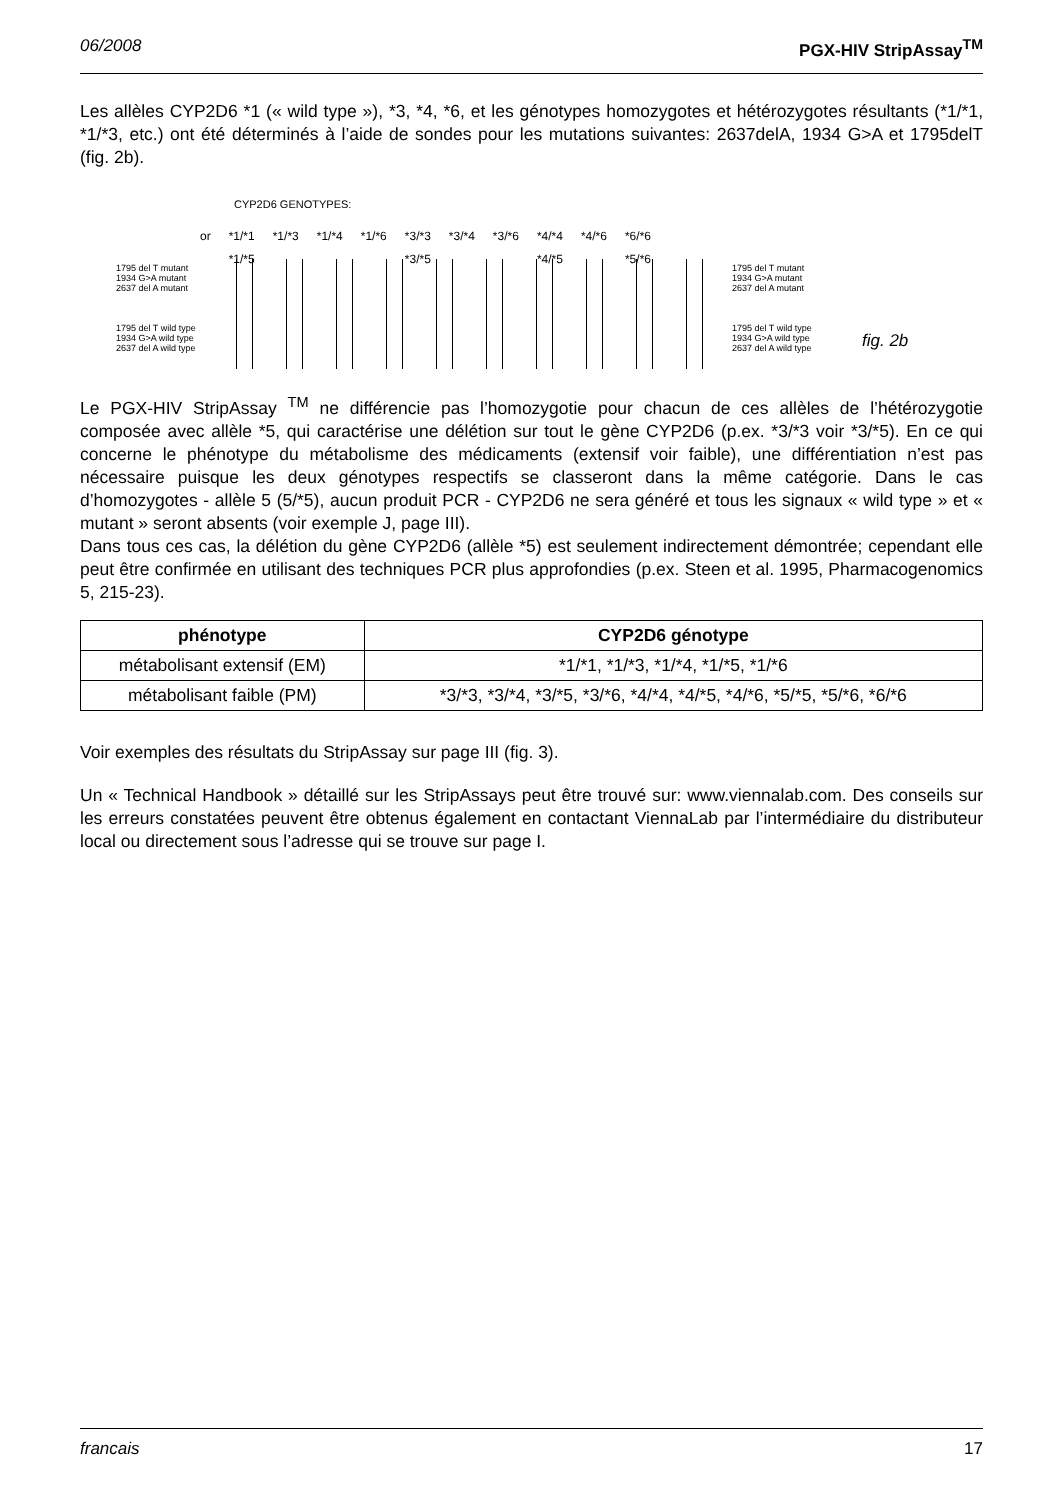06/2008 PGX-HIV StripAssay<sup>TM</sup>
Les allèles CYP2D6 *1 (« wild type »), *3, *4, *6, et les génotypes homozygotes et hétérozygotes résultants (*1/*1, *1/*3, etc.) ont été déterminés à l’aide de sondes pour les mutations suivantes: 2637delA, 1934 G>A et 1795delT (fig. 2b).
CYP2D6 GENOTYPES:
or *1/*1
*1/*5 *1/*3 *1/*4 *1/*6 *3/*3
*3/*5 *3/*4 *3/*6 *4/*4
*4/*5 *4/*6 *6/*6
*5/*6
1795 del T mutant
1934 G>A mutant
2637 del A mutant
1795 del T wild type
1934 G>A wild type
2637 del A wild type
1795 del T mutant
1934 G>A mutant
2637 del A mutant
1795 del T wild type
1934 G>A wild type
2637 del A wild type
fig. 2b
Le PGX-HIV StripAssay <sup>TM</sup> ne différencie pas l’homozygotie pour chacun de ces allèles de l’hétérozygotie composée avec allèle *5, qui caractérise une délétion sur tout le gène CYP2D6 (p.ex. *3/*3 voir *3/*5). En ce qui concerne le phénotype du métabolisme des médicaments (extensif voir faible), une différentiation n’est pas nécessaire puisque les deux génotypes respectifs se classeront dans la même catégorie. Dans le cas d’homozygotes - allèle 5 (5/*5), aucun produit PCR - CYP2D6 ne sera généré et tous les signaux « wild type » et « mutant » seront absents (voir exemple J, page III).
Dans tous ces cas, la délétion du gène CYP2D6 (allèle *5) est seulement indirectement démontrée; cependant elle peut être confirmée en utilisant des techniques PCR plus approfondies (p.ex. Steen et al. 1995, Pharmacogenomics 5, 215-23).
| phénotype | CYP2D6 génotype |
| --- | --- |
| métabolisant extensif (EM) | *1/*1, *1/*3, *1/*4, *1/*5, *1/*6 |
| métabolisant faible (PM) | *3/*3, *3/*4, *3/*5, *3/*6, *4/*4, *4/*5, *4/*6, *5/*5, *5/*6, *6/*6 |
Voir exemples des résultats du StripAssay sur page III (fig. 3).
Un « Technical Handbook » détaillé sur les StripAssays peut être trouvé sur: www.viennalab.com. Des conseils sur les erreurs constatées peuvent être obtenus également en contactant ViennaLab par l’intermédiaire du distributeur local ou directement sous l’adresse qui se trouve sur page I.
francais 17